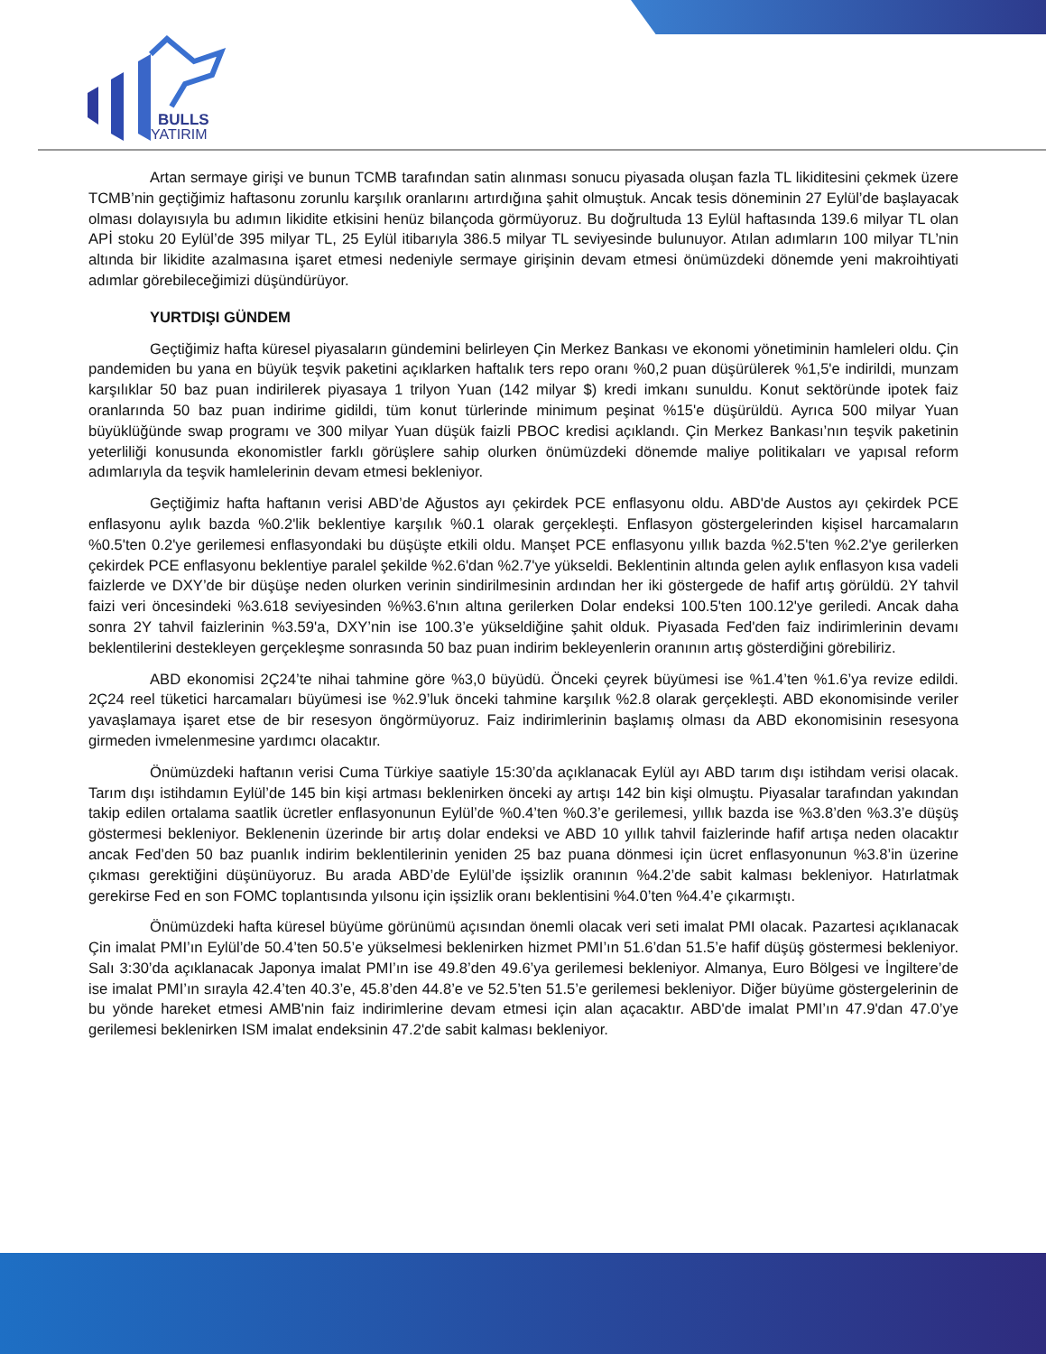BULLS
YATIRIM
Artan sermaye girişi ve bunun TCMB tarafından satin alınması sonucu piyasada oluşan fazla TL likiditesini çekmek üzere TCMB’nin geçtiğimiz haftasonu zorunlu karşılık oranlarını artırdığına şahit olmuştuk. Ancak tesis döneminin 27 Eylül’de başlayacak olması dolayısıyla bu adımın likidite etkisini henüz bilançoda görmüyoruz. Bu doğrultuda 13 Eylül haftasında 139.6 milyar TL olan APİ stoku 20 Eylül’de 395 milyar TL, 25 Eylül itibarıyla 386.5 milyar TL seviyesinde bulunuyor. Atılan adımların 100 milyar TL’nin altında bir likidite azalmasına işaret etmesi nedeniyle sermaye girişinin devam etmesi önümüzdeki dönemde yeni makroihtiyati adımlar görebileceğimizi düşündürüyor.
YURTDIŞI GÜNDEM
Geçtiğimiz hafta küresel piyasaların gündemini belirleyen Çin Merkez Bankası ve ekonomi yönetiminin hamleleri oldu. Çin pandemiden bu yana en büyük teşvik paketini açıklarken haftalık ters repo oranı %0,2 puan düşürülerek %1,5'e indirildi, munzam karşılıklar 50 baz puan indirilerek piyasaya 1 trilyon Yuan (142 milyar $) kredi imkanı sunuldu. Konut sektöründe ipotek faiz oranlarında 50 baz puan indirime gidildi, tüm konut türlerinde minimum peşinat %15'e düşürüldü. Ayrıca 500 milyar Yuan büyüklüğünde swap programı ve 300 milyar Yuan düşük faizli PBOC kredisi açıklandı. Çin Merkez Bankası’nın teşvik paketinin yeterliliği konusunda ekonomistler farklı görüşlere sahip olurken önümüzdeki dönemde maliye politikaları ve yapısal reform adımlarıyla da teşvik hamlelerinin devam etmesi bekleniyor.
Geçtiğimiz hafta haftanın verisi ABD’de Ağustos ayı çekirdek PCE enflasyonu oldu. ABD'de Austos ayı çekirdek PCE enflasyonu aylık bazda %0.2'lik beklentiye karşılık %0.1 olarak gerçekleşti. Enflasyon göstergelerinden kişisel harcamaların %0.5'ten 0.2'ye gerilemesi enflasyondaki bu düşüşte etkili oldu. Manşet PCE enflasyonu yıllık bazda %2.5'ten %2.2'ye gerilerken çekirdek PCE enflasyonu beklentiye paralel şekilde %2.6'dan %2.7'ye yükseldi. Beklentinin altında gelen aylık enflasyon kısa vadeli faizlerde ve DXY’de bir düşüşe neden olurken verinin sindirilmesinin ardından her iki göstergede de hafif artış görüldü. 2Y tahvil faizi veri öncesindeki %3.618 seviyesinden %%3.6'nın altına gerilerken Dolar endeksi 100.5'ten 100.12'ye geriledi. Ancak daha sonra 2Y tahvil faizlerinin %3.59'a, DXY’nin ise 100.3’e yükseldiğine şahit olduk. Piyasada Fed'den faiz indirimlerinin devamı beklentilerini destekleyen gerçekleşme sonrasında 50 baz puan indirim bekleyenlerin oranının artış gösterdiğini görebiliriz.
ABD ekonomisi 2Ç24’te nihai tahmine göre %3,0 büyüdü. Önceki çeyrek büyümesi ise %1.4’ten %1.6’ya revize edildi. 2Ç24 reel tüketici harcamaları büyümesi ise %2.9’luk önceki tahmine karşılık %2.8 olarak gerçekleşti. ABD ekonomisinde veriler yavaşlamaya işaret etse de bir resesyon öngörmüyoruz. Faiz indirimlerinin başlamış olması da ABD ekonomisinin resesyona girmeden ivmelenmesine yardımcı olacaktır.
Önümüzdeki haftanın verisi Cuma Türkiye saatiyle 15:30’da açıklanacak Eylül ayı ABD tarım dışı istihdam verisi olacak. Tarım dışı istihdamın Eylül’de 145 bin kişi artması beklenirken önceki ay artışı 142 bin kişi olmuştu. Piyasalar tarafından yakından takip edilen ortalama saatlik ücretler enflasyonunun Eylül’de %0.4’ten %0.3’e gerilemesi, yıllık bazda ise %3.8’den %3.3’e düşüş göstermesi bekleniyor. Beklenenin üzerinde bir artış dolar endeksi ve ABD 10 yıllık tahvil faizlerinde hafif artışa neden olacaktır ancak Fed’den 50 baz puanlık indirim beklentilerinin yeniden 25 baz puana dönmesi için ücret enflasyonunun %3.8’in üzerine çıkması gerektiğini düşünüyoruz. Bu arada ABD’de Eylül’de işsizlik oranının %4.2’de sabit kalması bekleniyor. Hatırlatmak gerekirse Fed en son FOMC toplantısında yılsonu için işsizlik oranı beklentisini %4.0’ten %4.4’e çıkarmıştı.
Önümüzdeki hafta küresel büyüme görünümü açısından önemli olacak veri seti imalat PMI olacak. Pazartesi açıklanacak Çin imalat PMI’ın Eylül’de 50.4’ten 50.5’e yükselmesi beklenirken hizmet PMI’ın 51.6’dan 51.5’e hafif düşüş göstermesi bekleniyor. Salı 3:30’da açıklanacak Japonya imalat PMI’ın ise 49.8’den 49.6’ya gerilemesi bekleniyor. Almanya, Euro Bölgesi ve İngiltere’de ise imalat PMI’ın sırayla 42.4’ten 40.3’e, 45.8’den 44.8’e ve 52.5’ten 51.5’e gerilemesi bekleniyor. Diğer büyüme göstergelerinin de bu yönde hareket etmesi AMB'nin faiz indirimlerine devam etmesi için alan açacaktır. ABD'de imalat PMI’ın 47.9'dan 47.0’ye gerilemesi beklenirken ISM imalat endeksinin 47.2'de sabit kalması bekleniyor.